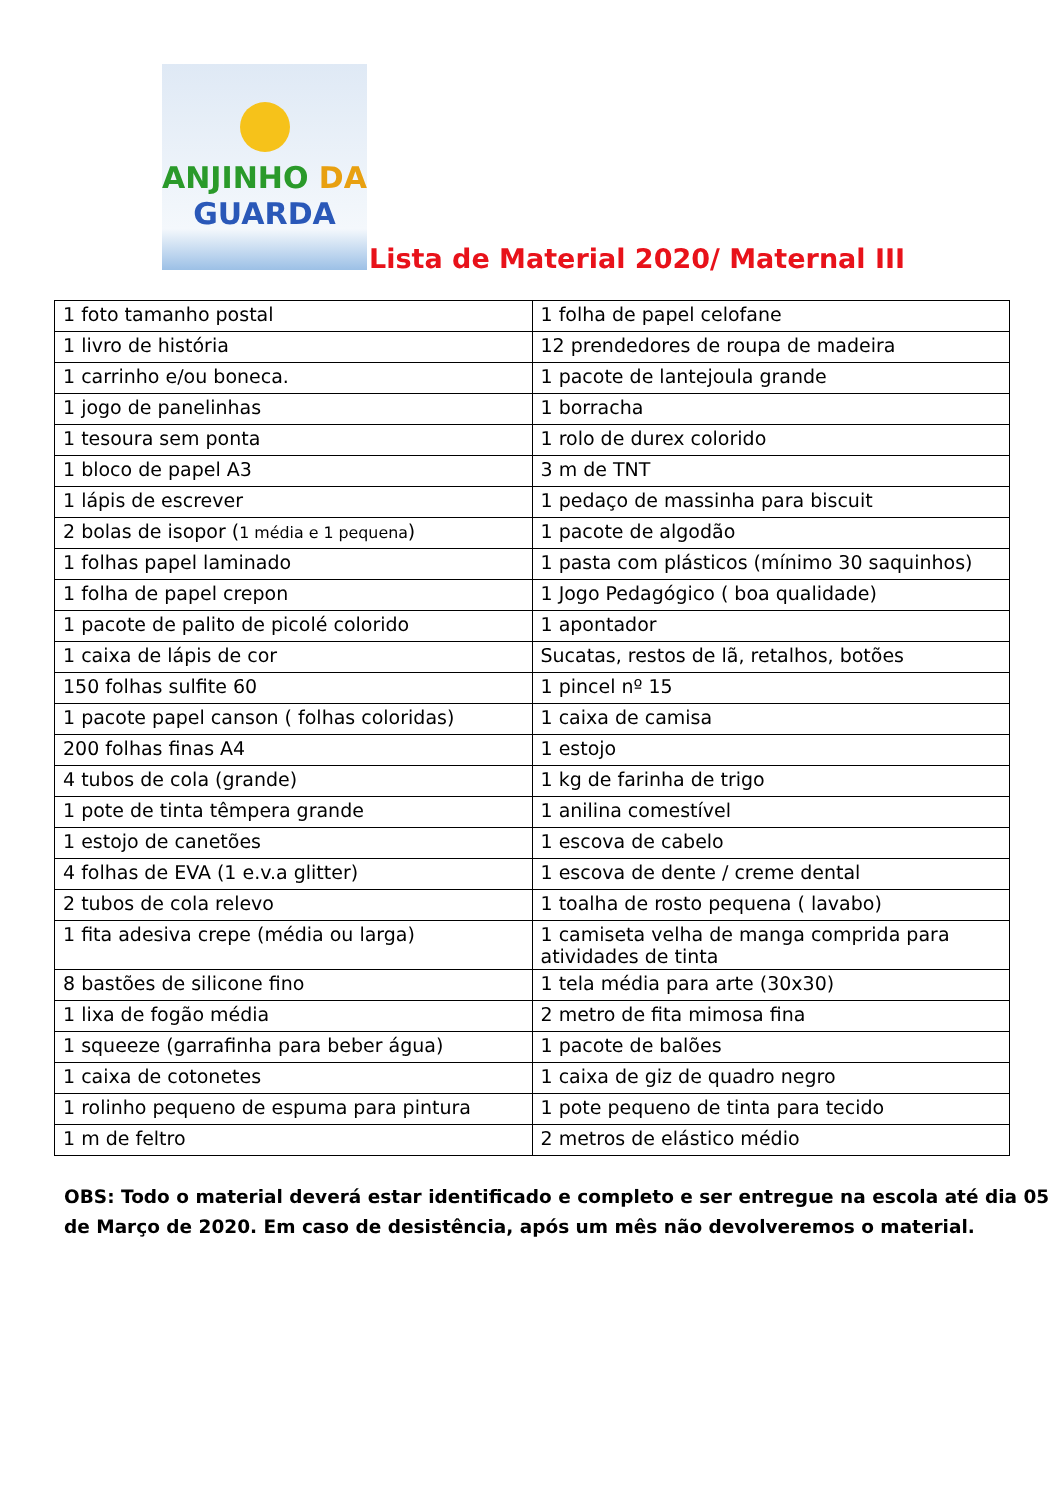ANJINHO DA
GUARDA
Lista de Material 2020/ Maternal III
| 1 foto tamanho postal | 1 folha de papel celofane |
| 1 livro de história | 12 prendedores de roupa de madeira |
| 1 carrinho e/ou boneca. | 1 pacote de lantejoula grande |
| 1 jogo de panelinhas | 1 borracha |
| 1 tesoura sem ponta | 1 rolo de durex colorido |
| 1 bloco de papel A3 | 3 m de TNT |
| 1 lápis de escrever | 1 pedaço de massinha para biscuit |
| 2 bolas de isopor ( 1 média e 1 pequena ) | 1 pacote de algodão |
| 1 folhas papel laminado | 1 pasta com plásticos (mínimo 30 saquinhos) |
| 1 folha de papel crepon | 1 Jogo Pedagógico ( boa qualidade) |
| 1 pacote de palito de picolé colorido | 1 apontador |
| 1 caixa de lápis de cor | Sucatas, restos de lã, retalhos, botões |
| 150 folhas sulfite 60 | 1 pincel nº 15 |
| 1 pacote papel canson ( folhas coloridas) | 1 caixa de camisa |
| 200 folhas finas A4 | 1 estojo |
| 4 tubos de cola (grande) | 1 kg de farinha de trigo |
| 1 pote de tinta têmpera grande | 1 anilina comestível |
| 1 estojo de canetões | 1 escova de cabelo |
| 4 folhas de EVA (1 e.v.a glitter) | 1 escova de dente / creme dental |
| 2 tubos de cola relevo | 1 toalha de rosto pequena ( lavabo) |
| 1 fita adesiva crepe (média ou larga) | 1 camiseta velha de manga comprida para atividades de tinta |
| 8 bastões de silicone fino | 1 tela média para arte (30x30) |
| 1 lixa de fogão média | 2 metro de fita mimosa fina |
| 1 squeeze (garrafinha para beber água) | 1 pacote de balões |
| 1 caixa de cotonetes | 1 caixa de giz de quadro negro |
| 1 rolinho pequeno de espuma para pintura | 1 pote pequeno de tinta para tecido |
| 1 m de feltro | 2 metros de elástico médio |
OBS: Todo o material deverá estar identificado e completo e ser entregue na escola até dia 05 de Março de 2020. Em caso de desistência, após um mês não devolveremos o material.